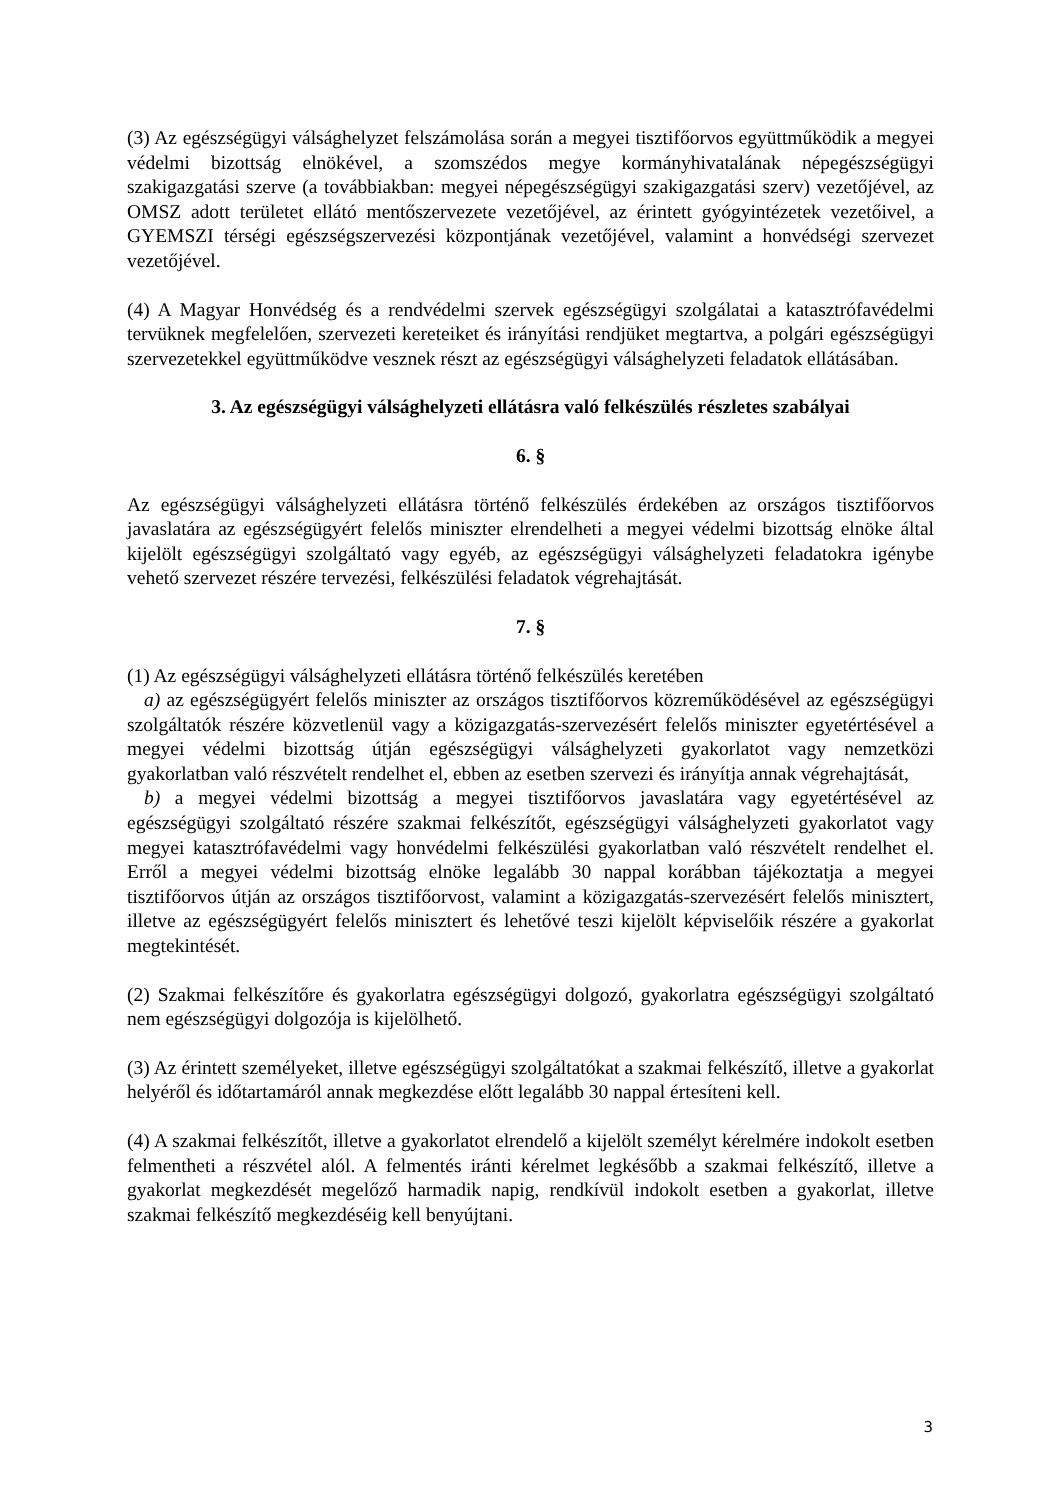(3) Az egészségügyi válsághelyzet felszámolása során a megyei tisztifőorvos együttműködik a megyei védelmi bizottság elnökével, a szomszédos megye kormányhivatalának népegészségügyi szakigazgatási szerve (a továbbiakban: megyei népegészségügyi szakigazgatási szerv) vezetőjével, az OMSZ adott területet ellátó mentőszervezete vezetőjével, az érintett gyógyintézetek vezetőivel, a GYEMSZI térségi egészségszervezési központjának vezetőjével, valamint a honvédségi szervezet vezetőjével.
(4) A Magyar Honvédség és a rendvédelmi szervek egészségügyi szolgálatai a katasztrófavédelmi tervüknek megfelelően, szervezeti kereteiket és irányítási rendjüket megtartva, a polgári egészségügyi szervezetekkel együttműködve vesznek részt az egészségügyi válsághelyzeti feladatok ellátásában.
3. Az egészségügyi válsághelyzeti ellátásra való felkészülés részletes szabályai
6. §
Az egészségügyi válsághelyzeti ellátásra történő felkészülés érdekében az országos tisztifőorvos javaslatára az egészségügyért felelős miniszter elrendelheti a megyei védelmi bizottság elnöke által kijelölt egészségügyi szolgáltató vagy egyéb, az egészségügyi válsághelyzeti feladatokra igénybe vehető szervezet részére tervezési, felkészülési feladatok végrehajtását.
7. §
(1) Az egészségügyi válsághelyzeti ellátásra történő felkészülés keretében
a) az egészségügyért felelős miniszter az országos tisztifőorvos közreműködésével az egészségügyi szolgáltatók részére közvetlenül vagy a közigazgatás-szervezésért felelős miniszter egyetértésével a megyei védelmi bizottság útján egészségügyi válsághelyzeti gyakorlatot vagy nemzetközi gyakorlatban való részvételt rendelhet el, ebben az esetben szervezi és irányítja annak végrehajtását,
b) a megyei védelmi bizottság a megyei tisztifőorvos javaslatára vagy egyetértésével az egészségügyi szolgáltató részére szakmai felkészítőt, egészségügyi válsághelyzeti gyakorlatot vagy megyei katasztrófavédelmi vagy honvédelmi felkészülési gyakorlatban való részvételt rendelhet el. Erről a megyei védelmi bizottság elnöke legalább 30 nappal korábban tájékoztatja a megyei tisztifőorvos útján az országos tisztifőorvost, valamint a közigazgatás-szervezésért felelős minisztert, illetve az egészségügyért felelős minisztert és lehetővé teszi kijelölt képviselőik részére a gyakorlat megtekintését.
(2) Szakmai felkészítőre és gyakorlatra egészségügyi dolgozó, gyakorlatra egészségügyi szolgáltató nem egészségügyi dolgozója is kijelölhető.
(3) Az érintett személyeket, illetve egészségügyi szolgáltatókat a szakmai felkészítő, illetve a gyakorlat helyéről és időtartamáról annak megkezdése előtt legalább 30 nappal értesíteni kell.
(4) A szakmai felkészítőt, illetve a gyakorlatot elrendelő a kijelölt személyt kérelmére indokolt esetben felmentheti a részvétel alól. A felmentés iránti kérelmet legkésőbb a szakmai felkészítő, illetve a gyakorlat megkezdését megelőző harmadik napig, rendkívül indokolt esetben a gyakorlat, illetve szakmai felkészítő megkezdéséig kell benyújtani.
3